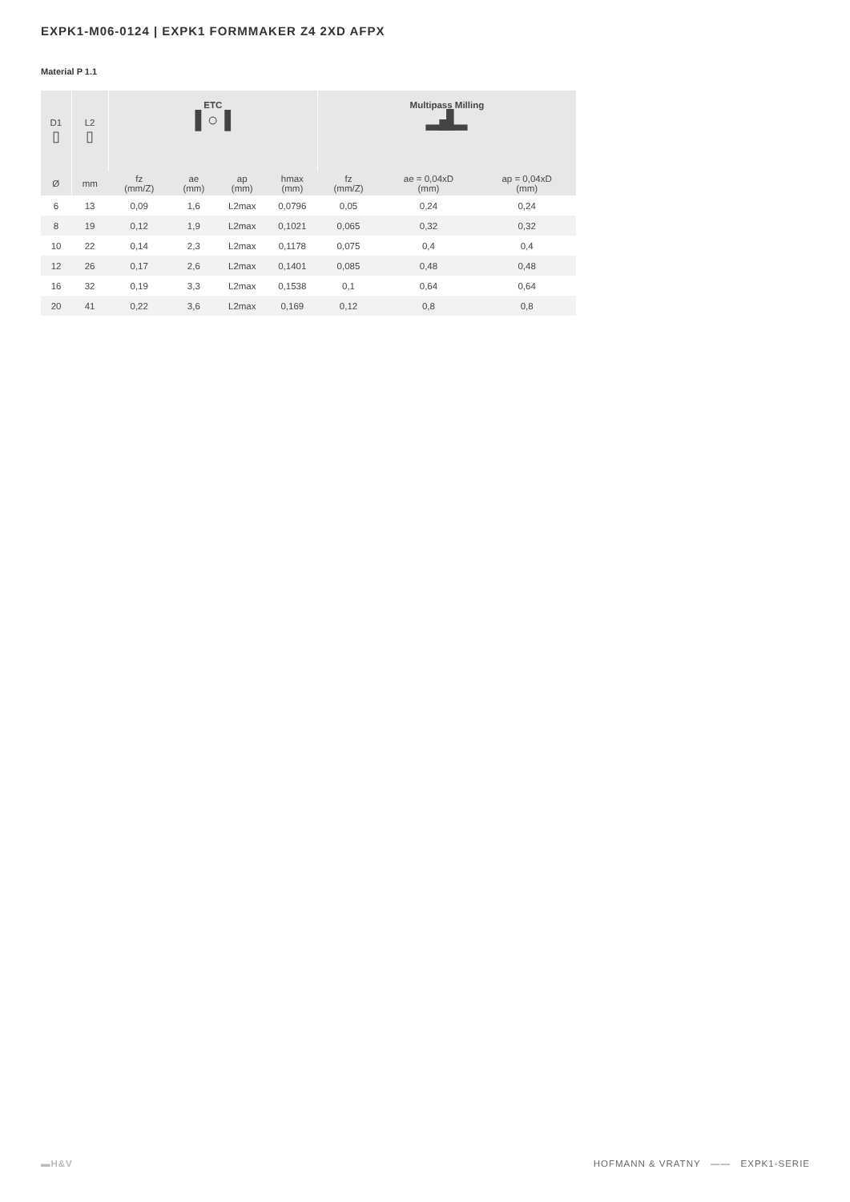EXPK1-M06-0124 | EXPK1 FORMMAKER Z4 2XD AFPX
Material P 1.1
| D1 ▯ | L2 ▯ | ETC ▌○▐ | | | | Multipass Milling ▂▟▂ | | |
| --- | --- | --- | --- | --- | --- | --- | --- | --- |
| Ø | mm | fz (mm/Z) | ae (mm) | ap (mm) | hmax (mm) | fz (mm/Z) | ae = 0,04xD (mm) | ap = 0,04xD (mm) |
| 6 | 13 | 0,09 | 1,6 | L2max | 0,0796 | 0,05 | 0,24 | 0,24 |
| 8 | 19 | 0,12 | 1,9 | L2max | 0,1021 | 0,065 | 0,32 | 0,32 |
| 10 | 22 | 0,14 | 2,3 | L2max | 0,1178 | 0,075 | 0,4 | 0,4 |
| 12 | 26 | 0,17 | 2,6 | L2max | 0,1401 | 0,085 | 0,48 | 0,48 |
| 16 | 32 | 0,19 | 3,3 | L2max | 0,1538 | 0,1 | 0,64 | 0,64 |
| 20 | 41 | 0,22 | 3,6 | L2max | 0,169 | 0,12 | 0,8 | 0,8 |
▬H&V
HOFMANN & VRATNY —— EXPK1-SERIE